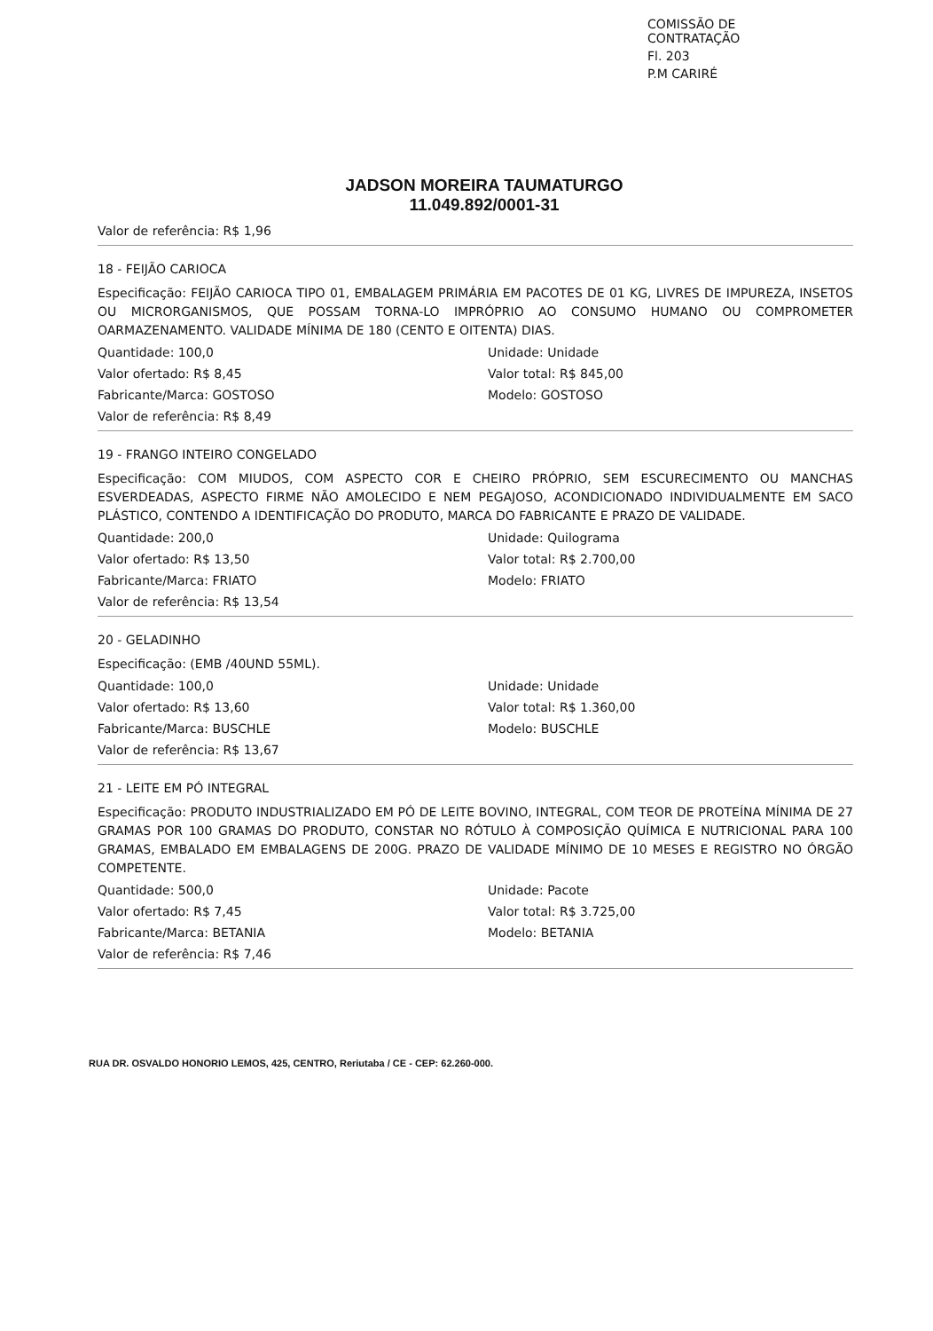COMISSÃO DE CONTRATAÇÃO
Fl. 203
P.M CARIRÉ
JADSON MOREIRA TAUMATURGO
11.049.892/0001-31
Valor de referência: R$ 1,96
18 - FEIJÃO CARIOCA
Especificação: FEIJÃO CARIOCA TIPO 01, EMBALAGEM PRIMÁRIA EM PACOTES DE 01 KG, LIVRES DE IMPUREZA, INSETOS OU MICRORGANISMOS, QUE POSSAM TORNA-LO IMPRÓPRIO AO CONSUMO HUMANO OU COMPROMETER OARMAZENAMENTO. VALIDADE MÍNIMA DE 180 (CENTO E OITENTA) DIAS.
Quantidade: 100,0
Unidade: Unidade
Valor ofertado: R$ 8,45
Valor total: R$ 845,00
Fabricante/Marca: GOSTOSO
Modelo: GOSTOSO
Valor de referência: R$ 8,49
19 - FRANGO INTEIRO CONGELADO
Especificação: COM MIUDOS, COM ASPECTO COR E CHEIRO PRÓPRIO, SEM ESCURECIMENTO OU MANCHAS ESVERDEADAS, ASPECTO FIRME NÃO AMOLECIDO E NEM PEGAJOSO, ACONDICIONADO INDIVIDUALMENTE EM SACO PLÁSTICO, CONTENDO A IDENTIFICAÇÃO DO PRODUTO, MARCA DO FABRICANTE E PRAZO DE VALIDADE.
Quantidade: 200,0
Unidade: Quilograma
Valor ofertado: R$ 13,50
Valor total: R$ 2.700,00
Fabricante/Marca: FRIATO
Modelo: FRIATO
Valor de referência: R$ 13,54
20 - GELADINHO
Especificação: (EMB /40UND 55ML).
Quantidade: 100,0
Unidade: Unidade
Valor ofertado: R$ 13,60
Valor total: R$ 1.360,00
Fabricante/Marca: BUSCHLE
Modelo: BUSCHLE
Valor de referência: R$ 13,67
21 - LEITE EM PÓ INTEGRAL
Especificação: PRODUTO INDUSTRIALIZADO EM PÓ DE LEITE BOVINO, INTEGRAL, COM TEOR DE PROTEÍNA MÍNIMA DE 27 GRAMAS POR 100 GRAMAS DO PRODUTO, CONSTAR NO RÓTULO À COMPOSIÇÃO QUÍMICA E NUTRICIONAL PARA 100 GRAMAS, EMBALADO EM EMBALAGENS DE 200G. PRAZO DE VALIDADE MÍNIMO DE 10 MESES E REGISTRO NO ÓRGÃO COMPETENTE.
Quantidade: 500,0
Unidade: Pacote
Valor ofertado: R$ 7,45
Valor total: R$ 3.725,00
Fabricante/Marca: BETANIA
Modelo: BETANIA
Valor de referência: R$ 7,46
RUA DR. OSVALDO HONORIO LEMOS, 425, CENTRO, Reriutaba / CE - CEP: 62.260-000.